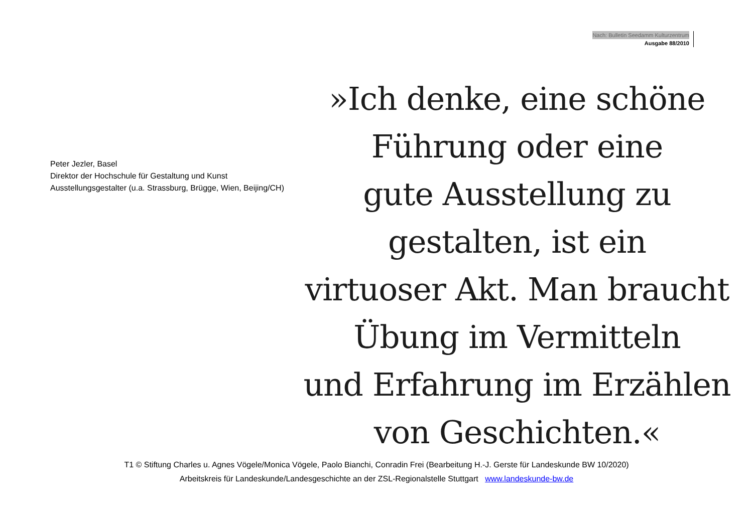Nach: Bulletin Seedamm Kulturzentrum
Ausgabe 88/2010
Peter Jezler, Basel
Direktor der Hochschule für Gestaltung und Kunst
Ausstellungsgestalter (u.a. Strassburg, Brügge, Wien, Beijing/CH)
»Ich denke, eine schöne
Führung oder eine
gute Ausstellung zu
gestalten, ist ein
virtuoser Akt. Man braucht
Übung im Vermitteln
und Erfahrung im Erzählen
von Geschichten.«
T1 © Stiftung Charles u. Agnes Vögele/Monica Vögele, Paolo Bianchi, Conradin Frei (Bearbeitung H.-J. Gerste für Landeskunde BW 10/2020)
Arbeitskreis für Landeskunde/Landesgeschichte an der ZSL-Regionalstelle Stuttgart www.landeskunde-bw.de